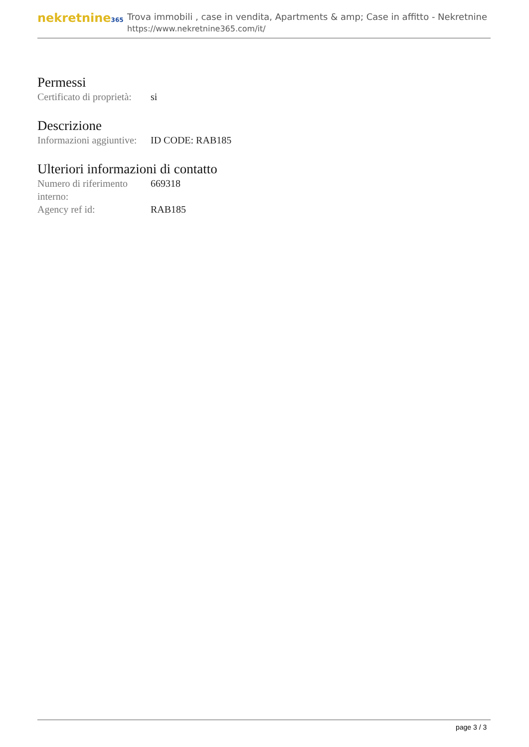nekretnine365
Trova immobili , case in vendita, Apartments & amp; Case in affitto - Nekretnine
https://www.nekretnine365.com/it/
Permessi
| Certificato di proprietà: | si |
Descrizione
| Informazioni aggiuntive: | ID CODE: RAB185 |
Ulteriori informazioni di contatto
| Numero di riferimento interno: | 669318 |
| Agency ref id: | RAB185 |
page 3 / 3